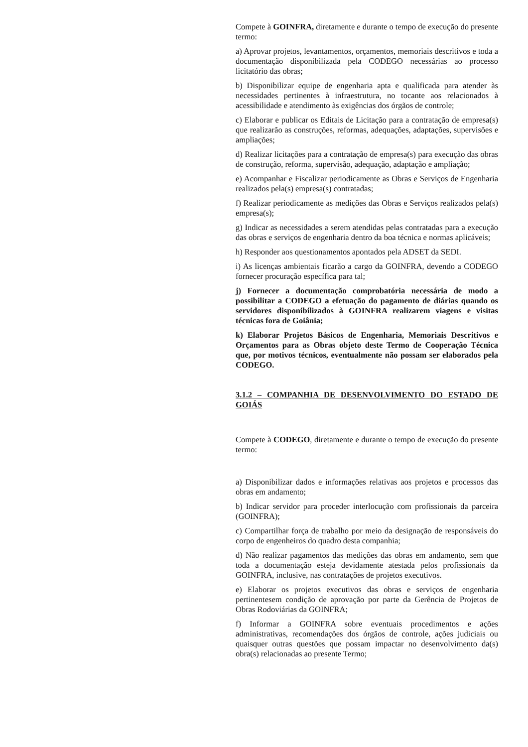Compete à GOINFRA, diretamente e durante o tempo de execução do presente termo:
a) Aprovar projetos, levantamentos, orçamentos, memoriais descritivos e toda a documentação disponibilizada pela CODEGO necessárias ao processo licitatório das obras;
b) Disponibilizar equipe de engenharia apta e qualificada para atender às necessidades pertinentes à infraestrutura, no tocante aos relacionados à acessibilidade e atendimento às exigências dos órgãos de controle;
c) Elaborar e publicar os Editais de Licitação para a contratação de empresa(s) que realizarão as construções, reformas, adequações, adaptações, supervisões e ampliações;
d) Realizar licitações para a contratação de empresa(s) para execução das obras de construção, reforma, supervisão, adequação, adaptação e ampliação;
e) Acompanhar e Fiscalizar periodicamente as Obras e Serviços de Engenharia realizados pela(s) empresa(s) contratadas;
f) Realizar periodicamente as medições das Obras e Serviços realizados pela(s) empresa(s);
g) Indicar as necessidades a serem atendidas pelas contratadas para a execução das obras e serviços de engenharia dentro da boa técnica e normas aplicáveis;
h) Responder aos questionamentos apontados pela ADSET da SEDI.
i) As licenças ambientais ficarão a cargo da GOINFRA, devendo a CODEGO fornecer procuração específica para tal;
j) Fornecer a documentação comprobatória necessária de modo a possibilitar a CODEGO a efetuação do pagamento de diárias quando os servidores disponibilizados à GOINFRA realizarem viagens e visitas técnicas fora de Goiânia;
k) Elaborar Projetos Básicos de Engenharia, Memoriais Descritivos e Orçamentos para as Obras objeto deste Termo de Cooperação Técnica que, por motivos técnicos, eventualmente não possam ser elaborados pela CODEGO.
3.1.2 – COMPANHIA DE DESENVOLVIMENTO DO ESTADO DE GOIÁS
Compete à CODEGO, diretamente e durante o tempo de execução do presente termo:
a) Disponibilizar dados e informações relativas aos projetos e processos das obras em andamento;
b) Indicar servidor para proceder interlocução com profissionais da parceira (GOINFRA);
c) Compartilhar força de trabalho por meio da designação de responsáveis do corpo de engenheiros do quadro desta companhia;
d) Não realizar pagamentos das medições das obras em andamento, sem que toda a documentação esteja devidamente atestada pelos profissionais da GOINFRA, inclusive, nas contratações de projetos executivos.
e) Elaborar os projetos executivos das obras e serviços de engenharia pertinentesem condição de aprovação por parte da Gerência de Projetos de Obras Rodoviárias da GOINFRA;
f) Informar a GOINFRA sobre eventuais procedimentos e ações administrativas, recomendações dos órgãos de controle, ações judiciais ou quaisquer outras questões que possam impactar no desenvolvimento da(s) obra(s) relacionadas ao presente Termo;